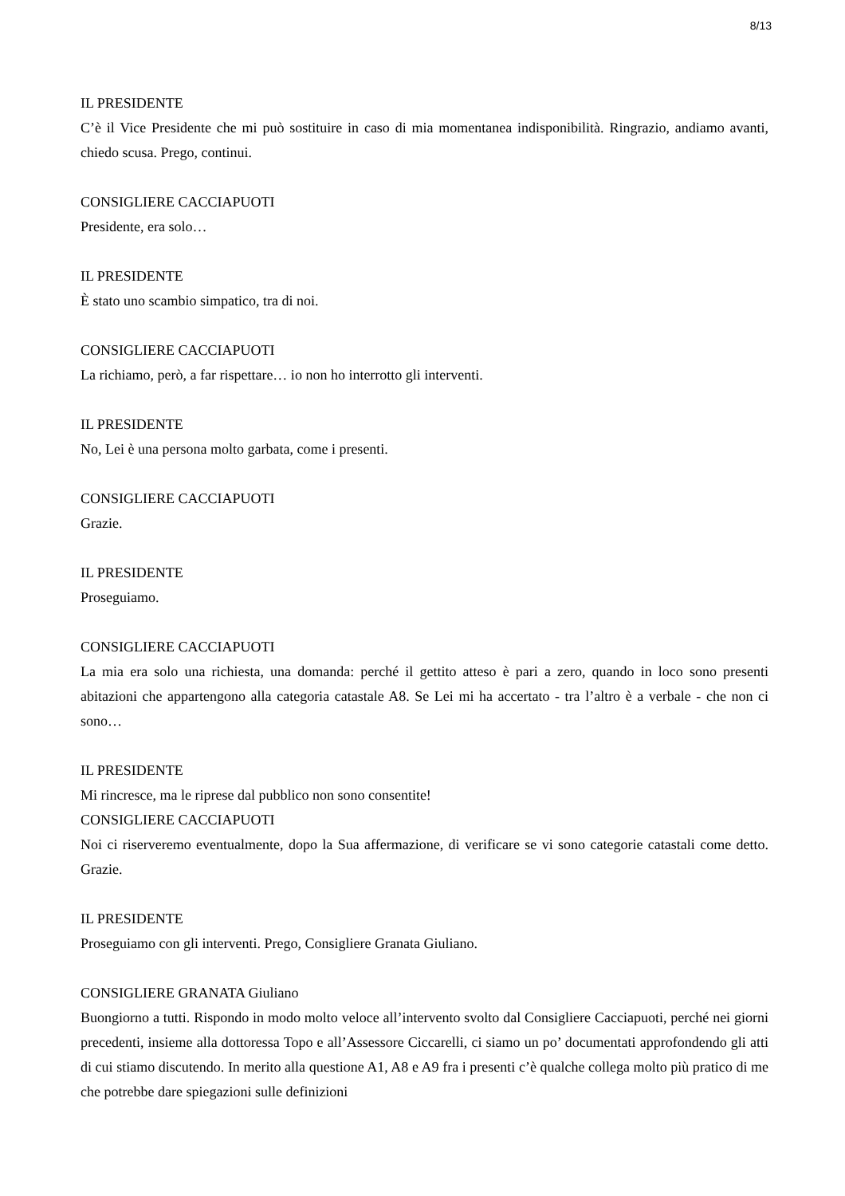8/13
IL PRESIDENTE
C’è il Vice Presidente che mi può sostituire in caso di mia momentanea indisponibilità. Ringrazio, andiamo avanti, chiedo scusa. Prego, continui.
CONSIGLIERE CACCIAPUOTI
Presidente, era solo…
IL PRESIDENTE
È stato uno scambio simpatico, tra di noi.
CONSIGLIERE CACCIAPUOTI
La richiamo, però, a far rispettare… io non ho interrotto gli interventi.
IL PRESIDENTE
No, Lei è una persona molto garbata, come i presenti.
CONSIGLIERE CACCIAPUOTI
Grazie.
IL PRESIDENTE
Proseguiamo.
CONSIGLIERE CACCIAPUOTI
La mia era solo una richiesta, una domanda: perché il gettito atteso è pari a zero, quando in loco sono presenti abitazioni che appartengono alla categoria catastale A8. Se Lei mi ha accertato - tra l’altro è a verbale - che non ci sono…
IL PRESIDENTE
Mi rincresce, ma le riprese dal pubblico non sono consentite!
CONSIGLIERE CACCIAPUOTI
Noi ci riserveremo eventualmente, dopo la Sua affermazione, di verificare se vi sono categorie catastali come detto. Grazie.
IL PRESIDENTE
Proseguiamo con gli interventi. Prego, Consigliere Granata Giuliano.
CONSIGLIERE GRANATA Giuliano
Buongiorno a tutti. Rispondo in modo molto veloce all’intervento svolto dal Consigliere Cacciapuoti, perché nei giorni precedenti, insieme alla dottoressa Topo e all’Assessore Ciccarelli, ci siamo un po’ documentati approfondendo gli atti di cui stiamo discutendo. In merito alla questione A1, A8 e A9 fra i presenti c’è qualche collega molto più pratico di me che potrebbe dare spiegazioni sulle definizioni